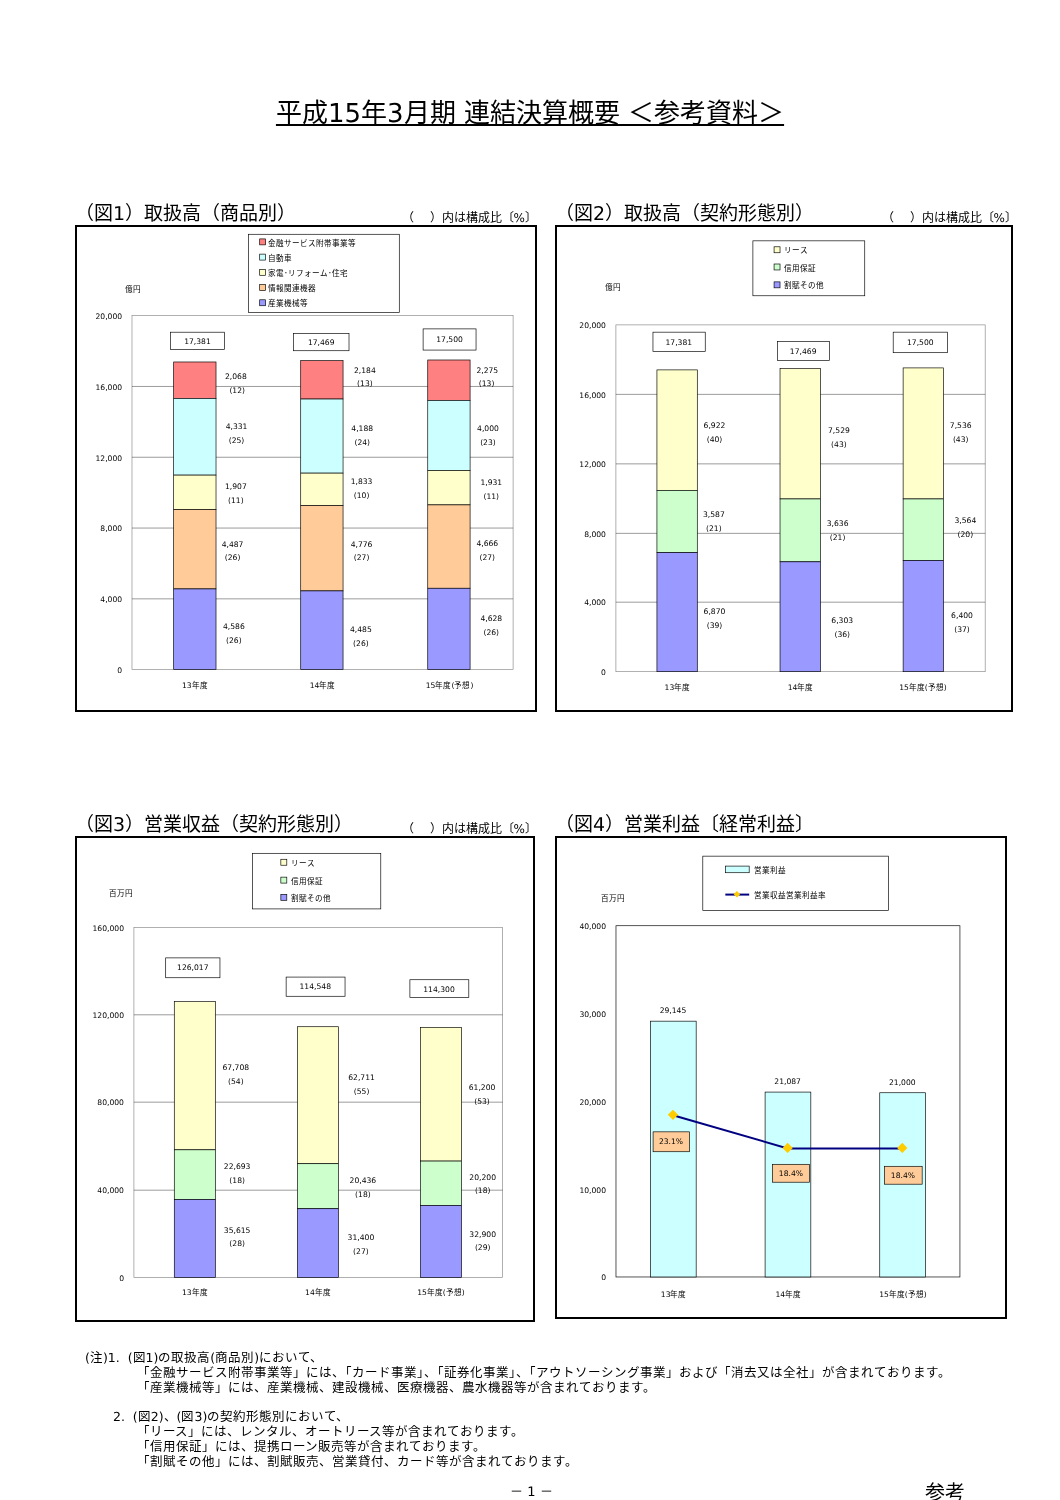平成15年3月期 連結決算概要 ＜参考資料＞
（図1）取扱高（商品別） （　 ）内は構成比〔%〕
金融サービス附帯事業等
自動車
家電･リフォーム･住宅
情報関連機器
産業機械等
億円
20,000
16,000
12,000
8,000
4,000
0
17,381
17,469
17,500
2,068
(12)
4,331
(25)
1,907
(11)
4,487
(26)
4,586
(26)
2,184
(13)
4,188
(24)
1,833
(10)
4,776
(27)
4,485
(26)
2,275
(13)
4,000
(23)
1,931
(11)
4,666
(27)
4,628
(26)
13年度
14年度
15年度(予想)
（図2）取扱高（契約形態別） （　 ）内は構成比〔%〕
リース
信用保証
割賦その他
億円
20,000
16,000
12,000
8,000
4,000
0
17,381
17,469
17,500
6,922
(40)
3,587
(21)
6,870
(39)
7,529
(43)
3,636
(21)
6,303
(36)
7,536
(43)
3,564
(20)
6,400
(37)
13年度
14年度
15年度(予想)
（図3）営業収益（契約形態別） （　 ）内は構成比〔%〕
リース
信用保証
割賦その他
百万円
160,000
120,000
80,000
40,000
0
126,017
114,548
114,300
67,708
(54)
22,693
(18)
35,615
(28)
62,711
(55)
20,436
(18)
31,400
(27)
61,200
(53)
20,200
(18)
32,900
(29)
13年度
14年度
15年度(予想)
（図4）営業利益〔経常利益〕
営業利益
営業収益営業利益率
百万円
40,000
30,000
20,000
10,000
0
29,145
21,087
21,000
23.1%
18.4%
18.4%
13年度
14年度
15年度(予想)
(注)1. (図1)の取扱高(商品別)において、
「金融サービス附帯事業等」には、「カード事業」、「証券化事業」、「アウトソーシング事業」および「消去又は全社」が含まれております。
「産業機械等」には、産業機械、建設機械、医療機器、農水機器等が含まれております。
2. (図2)、(図3)の契約形態別において、
「リース」には、レンタル、オートリース等が含まれております。
「信用保証」には、提携ローン販売等が含まれております。
「割賦その他」には、割賦販売、営業貸付、カード等が含まれております。
－ 1 － 参考